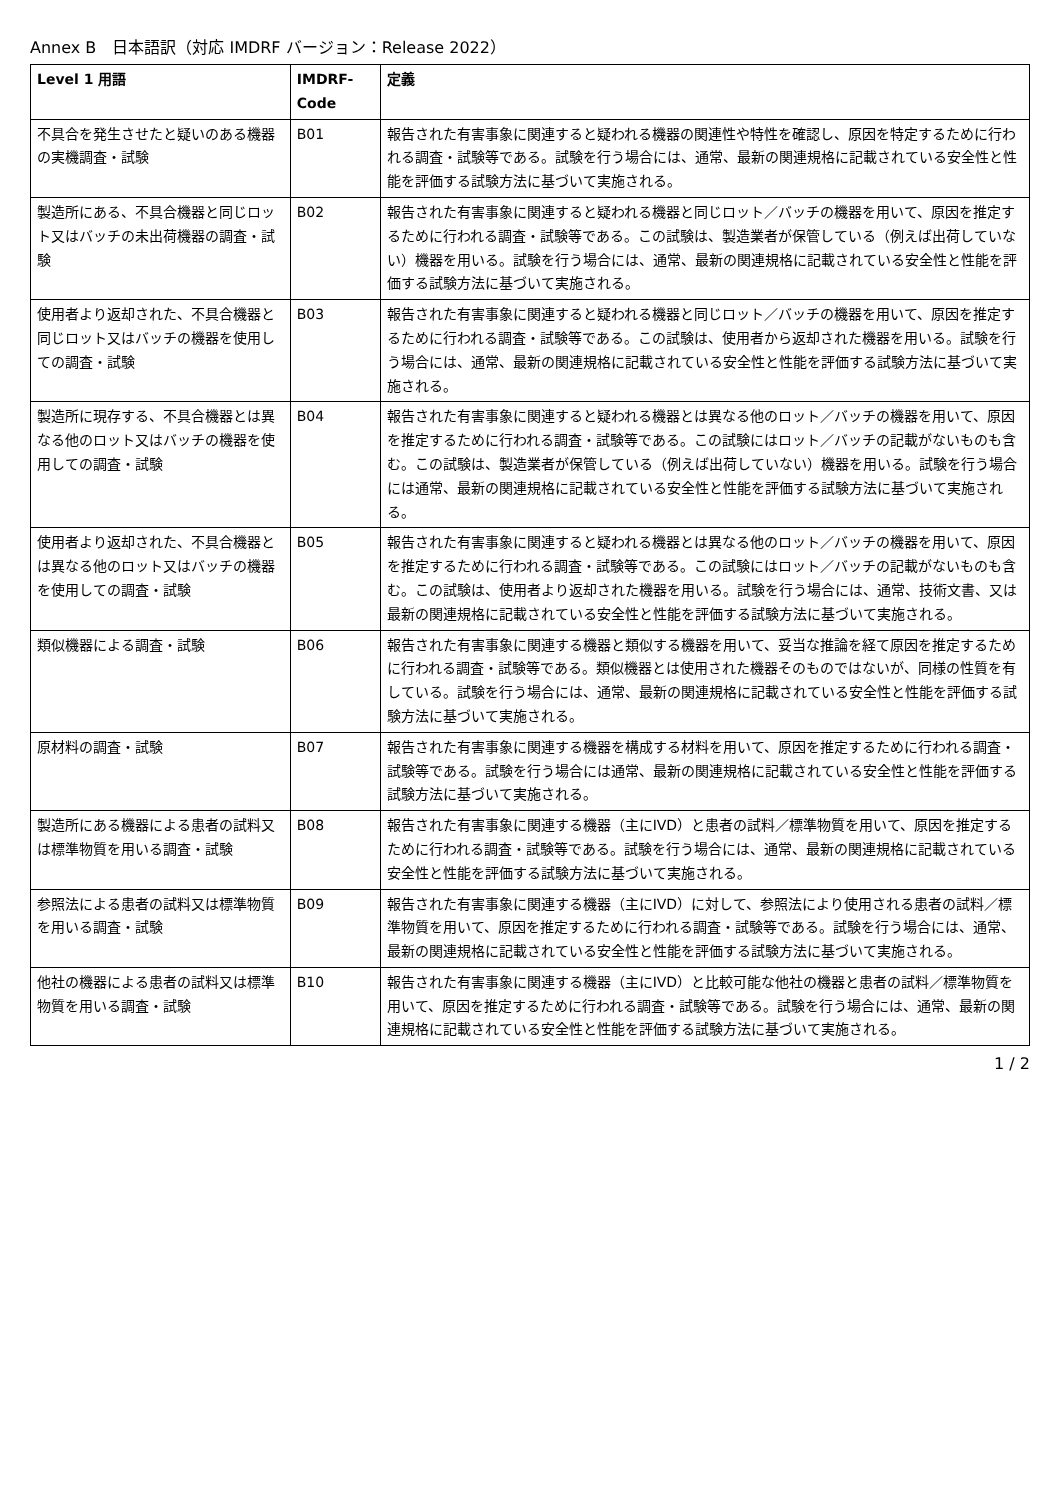Annex B　日本語訳（対応 IMDRF バージョン：Release 2022）
| Level 1 用語 | IMDRF-Code | 定義 |
| --- | --- | --- |
| 不具合を発生させたと疑いのある機器の実機調査・試験 | B01 | 報告された有害事象に関連すると疑われる機器の関連性や特性を確認し、原因を特定するために行われる調査・試験等である。試験を行う場合には、通常、最新の関連規格に記載されている安全性と性能を評価する試験方法に基づいて実施される。 |
| 製造所にある、不具合機器と同じロット又はバッチの未出荷機器の調査・試験 | B02 | 報告された有害事象に関連すると疑われる機器と同じロット／バッチの機器を用いて、原因を推定するために行われる調査・試験等である。この試験は、製造業者が保管している（例えば出荷していない）機器を用いる。試験を行う場合には、通常、最新の関連規格に記載されている安全性と性能を評価する試験方法に基づいて実施される。 |
| 使用者より返却された、不具合機器と同じロット又はバッチの機器を使用しての調査・試験 | B03 | 報告された有害事象に関連すると疑われる機器と同じロット／バッチの機器を用いて、原因を推定するために行われる調査・試験等である。この試験は、使用者から返却された機器を用いる。試験を行う場合には、通常、最新の関連規格に記載されている安全性と性能を評価する試験方法に基づいて実施される。 |
| 製造所に現存する、不具合機器とは異なる他のロット又はバッチの機器を使用しての調査・試験 | B04 | 報告された有害事象に関連すると疑われる機器とは異なる他のロット／バッチの機器を用いて、原因を推定するために行われる調査・試験等である。この試験にはロット／バッチの記載がないものも含む。この試験は、製造業者が保管している（例えば出荷していない）機器を用いる。試験を行う場合には通常、最新の関連規格に記載されている安全性と性能を評価する試験方法に基づいて実施される。 |
| 使用者より返却された、不具合機器とは異なる他のロット又はバッチの機器を使用しての調査・試験 | B05 | 報告された有害事象に関連すると疑われる機器とは異なる他のロット／バッチの機器を用いて、原因を推定するために行われる調査・試験等である。この試験にはロット／バッチの記載がないものも含む。この試験は、使用者より返却された機器を用いる。試験を行う場合には、通常、技術文書、又は最新の関連規格に記載されている安全性と性能を評価する試験方法に基づいて実施される。 |
| 類似機器による調査・試験 | B06 | 報告された有害事象に関連する機器と類似する機器を用いて、妥当な推論を経て原因を推定するために行われる調査・試験等である。類似機器とは使用された機器そのものではないが、同様の性質を有している。試験を行う場合には、通常、最新の関連規格に記載されている安全性と性能を評価する試験方法に基づいて実施される。 |
| 原材料の調査・試験 | B07 | 報告された有害事象に関連する機器を構成する材料を用いて、原因を推定するために行われる調査・試験等である。試験を行う場合には通常、最新の関連規格に記載されている安全性と性能を評価する試験方法に基づいて実施される。 |
| 製造所にある機器による患者の試料又は標準物質を用いる調査・試験 | B08 | 報告された有害事象に関連する機器（主にIVD）と患者の試料／標準物質を用いて、原因を推定するために行われる調査・試験等である。試験を行う場合には、通常、最新の関連規格に記載されている安全性と性能を評価する試験方法に基づいて実施される。 |
| 参照法による患者の試料又は標準物質を用いる調査・試験 | B09 | 報告された有害事象に関連する機器（主にIVD）に対して、参照法により使用される患者の試料／標準物質を用いて、原因を推定するために行われる調査・試験等である。試験を行う場合には、通常、最新の関連規格に記載されている安全性と性能を評価する試験方法に基づいて実施される。 |
| 他社の機器による患者の試料又は標準物質を用いる調査・試験 | B10 | 報告された有害事象に関連する機器（主にIVD）と比較可能な他社の機器と患者の試料／標準物質を用いて、原因を推定するために行われる調査・試験等である。試験を行う場合には、通常、最新の関連規格に記載されている安全性と性能を評価する試験方法に基づいて実施される。 |
1 / 2